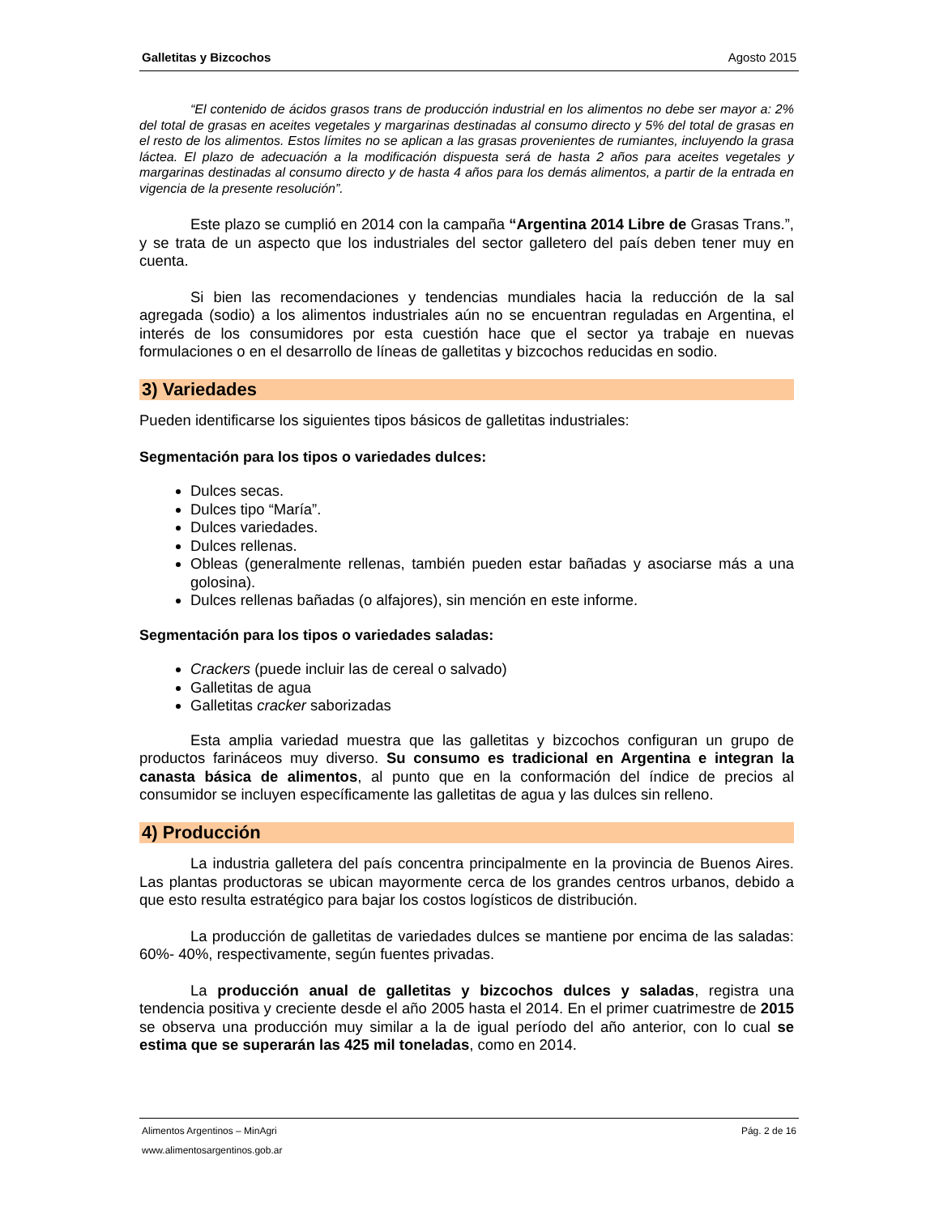Galletitas y Bizcochos Agosto 2015
“El contenido de ácidos grasos trans de producción industrial en los alimentos no debe ser mayor a: 2% del total de grasas en aceites vegetales y margarinas destinadas al consumo directo y 5% del total de grasas en el resto de los alimentos. Estos límites no se aplican a las grasas provenientes de rumiantes, incluyendo la grasa láctea. El plazo de adecuación a la modificación dispuesta será de hasta 2 años para aceites vegetales y margarinas destinadas al consumo directo y de hasta 4 años para los demás alimentos, a partir de la entrada en vigencia de la presente resolución”.
Este plazo se cumplió en 2014 con la campaña “Argentina 2014 Libre de Grasas Trans.”, y se trata de un aspecto que los industriales del sector galletero del país deben tener muy en cuenta.
Si bien las recomendaciones y tendencias mundiales hacia la reducción de la sal agregada (sodio) a los alimentos industriales aún no se encuentran reguladas en Argentina, el interés de los consumidores por esta cuestión hace que el sector ya trabaje en nuevas formulaciones o en el desarrollo de líneas de galletitas y bizcochos reducidas en sodio.
3) Variedades
Pueden identificarse los siguientes tipos básicos de galletitas industriales:
Segmentación para los tipos o variedades dulces:
Dulces secas.
Dulces tipo “María”.
Dulces variedades.
Dulces rellenas.
Obleas (generalmente rellenas, también pueden estar bañadas y asociarse más a una golosina).
Dulces rellenas bañadas (o alfajores), sin mención en este informe.
Segmentación para los tipos o variedades saladas:
Crackers (puede incluir las de cereal o salvado)
Galletitas de agua
Galletitas cracker saborizadas
Esta amplia variedad muestra que las galletitas y bizcochos configuran un grupo de productos farináceos muy diverso. Su consumo es tradicional en Argentina e integran la canasta básica de alimentos, al punto que en la conformación del índice de precios al consumidor se incluyen específicamente las galletitas de agua y las dulces sin relleno.
4) Producción
La industria galletera del país concentra principalmente en la provincia de Buenos Aires. Las plantas productoras se ubican mayormente cerca de los grandes centros urbanos, debido a que esto resulta estratégico para bajar los costos logísticos de distribución.
La producción de galletitas de variedades dulces se mantiene por encima de las saladas: 60%- 40%, respectivamente, según fuentes privadas.
La producción anual de galletitas y bizcochos dulces y saladas, registra una tendencia positiva y creciente desde el año 2005 hasta el 2014. En el primer cuatrimestre de 2015 se observa una producción muy similar a la de igual período del año anterior, con lo cual se estima que se superarán las 425 mil toneladas, como en 2014.
Alimentos Argentinos – MinAgri Pág. 2 de 16
www.alimentosargentinos.gob.ar